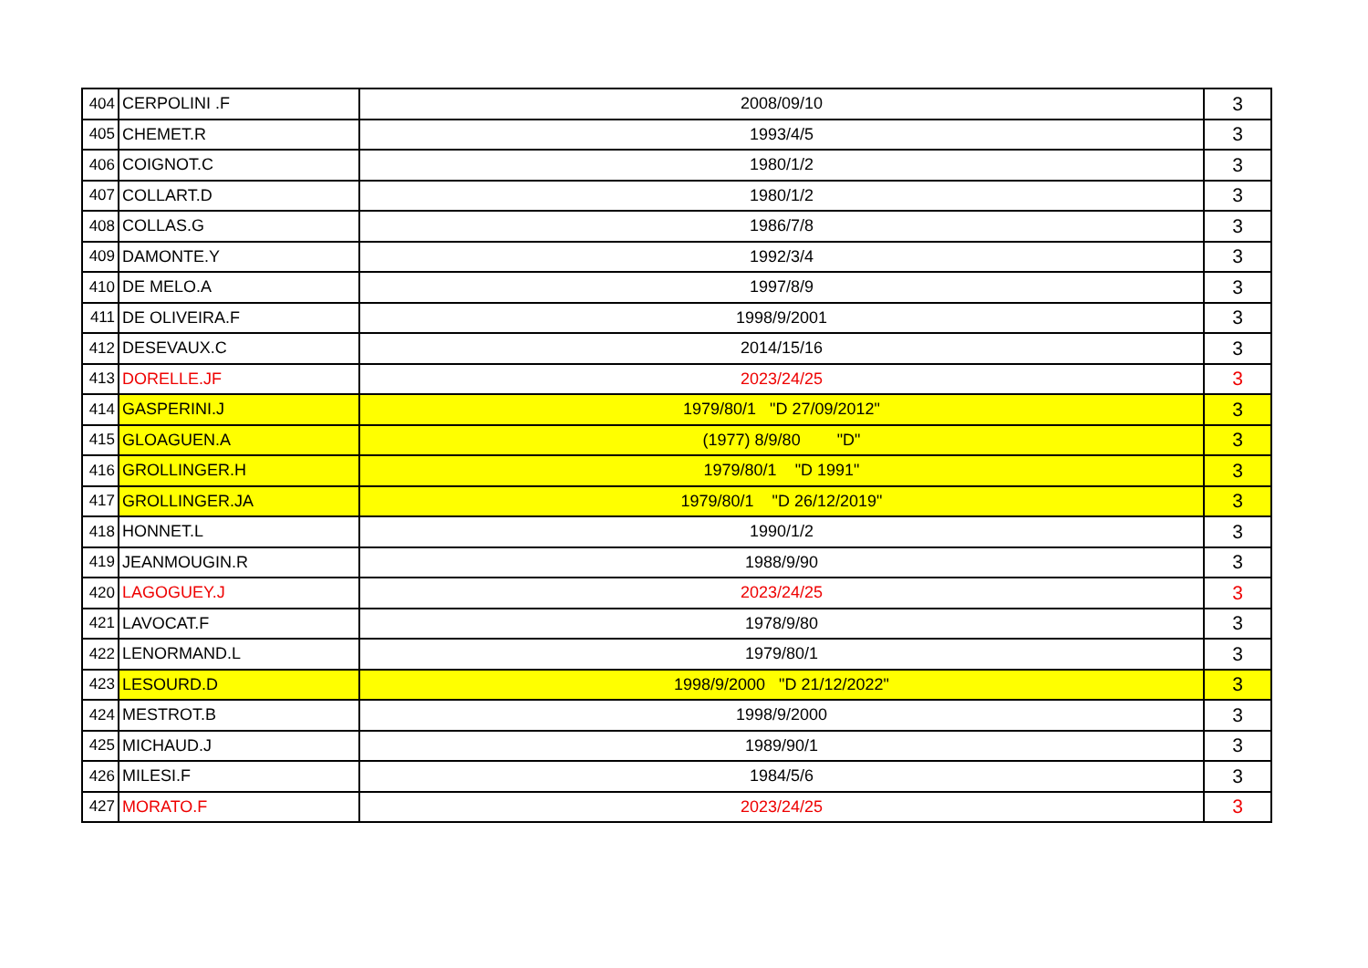| 404 | CERPOLINI .F | 2008/09/10 | 3 |
| 405 | CHEMET.R | 1993/4/5 | 3 |
| 406 | COIGNOT.C | 1980/1/2 | 3 |
| 407 | COLLART.D | 1980/1/2 | 3 |
| 408 | COLLAS.G | 1986/7/8 | 3 |
| 409 | DAMONTE.Y | 1992/3/4 | 3 |
| 410 | DE MELO.A | 1997/8/9 | 3 |
| 411 | DE OLIVEIRA.F | 1998/9/2001 | 3 |
| 412 | DESEVAUX.C | 2014/15/16 | 3 |
| 413 | DORELLE.JF | 2023/24/25 | 3 |
| 414 | GASPERINI.J | 1979/80/1 "D 27/09/2012" | 3 |
| 415 | GLOAGUEN.A | (1977) 8/9/80 "D" | 3 |
| 416 | GROLLINGER.H | 1979/80/1 "D 1991" | 3 |
| 417 | GROLLINGER.JA | 1979/80/1 "D 26/12/2019" | 3 |
| 418 | HONNET.L | 1990/1/2 | 3 |
| 419 | JEANMOUGIN.R | 1988/9/90 | 3 |
| 420 | LAGOGUEY.J | 2023/24/25 | 3 |
| 421 | LAVOCAT.F | 1978/9/80 | 3 |
| 422 | LENORMAND.L | 1979/80/1 | 3 |
| 423 | LESOURD.D | 1998/9/2000 "D 21/12/2022" | 3 |
| 424 | MESTROT.B | 1998/9/2000 | 3 |
| 425 | MICHAUD.J | 1989/90/1 | 3 |
| 426 | MILESI.F | 1984/5/6 | 3 |
| 427 | MORATO.F | 2023/24/25 | 3 |